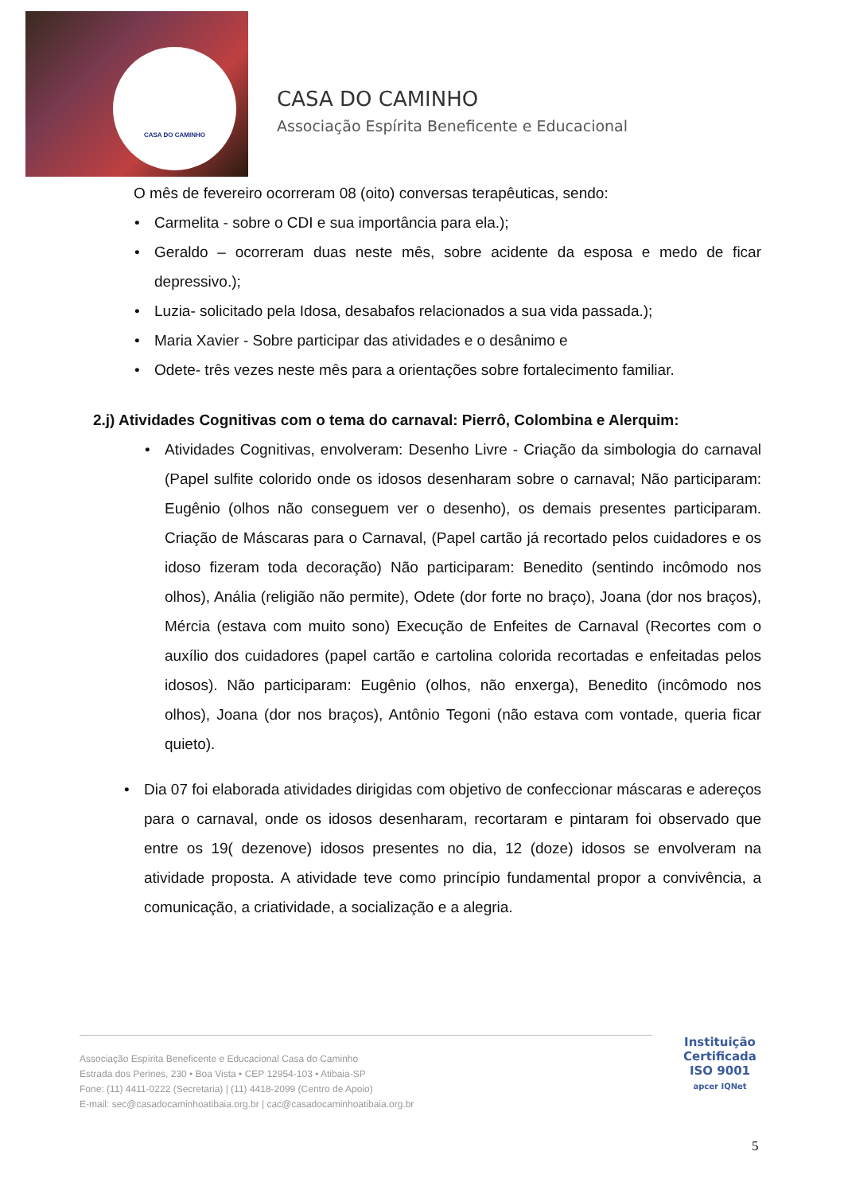CASA DO CAMINHO
CASA DO CAMINHO
Associação Espírita Beneficente e Educacional
O mês de fevereiro ocorreram 08 (oito) conversas terapêuticas, sendo:
• Carmelita - sobre o CDI e sua importância para ela.);
• Geraldo – ocorreram duas neste mês, sobre acidente da esposa e medo de ficar depressivo.);
• Luzia- solicitado pela Idosa, desabafos relacionados a sua vida passada.);
• Maria Xavier - Sobre participar das atividades e o desânimo e
• Odete- três vezes neste mês para a orientações sobre fortalecimento familiar.
2.j) Atividades Cognitivas com o tema do carnaval: Pierrô, Colombina e Alerquim:
• Atividades Cognitivas, envolveram: Desenho Livre - Criação da simbologia do carnaval (Papel sulfite colorido onde os idosos desenharam sobre o carnaval; Não participaram: Eugênio (olhos não conseguem ver o desenho), os demais presentes participaram. Criação de Máscaras para o Carnaval, (Papel cartão já recortado pelos cuidadores e os idoso fizeram toda decoração) Não participaram: Benedito (sentindo incômodo nos olhos), Anália (religião não permite), Odete (dor forte no braço), Joana (dor nos braços), Mércia (estava com muito sono) Execução de Enfeites de Carnaval (Recortes com o auxílio dos cuidadores (papel cartão e cartolina colorida recortadas e enfeitadas pelos idosos). Não participaram: Eugênio (olhos, não enxerga), Benedito (incômodo nos olhos), Joana (dor nos braços), Antônio Tegoni (não estava com vontade, queria ficar quieto).
• Dia 07 foi elaborada atividades dirigidas com objetivo de confeccionar máscaras e adereços para o carnaval, onde os idosos desenharam, recortaram e pintaram foi observado que entre os 19( dezenove) idosos presentes no dia, 12 (doze) idosos se envolveram na atividade proposta. A atividade teve como princípio fundamental propor a convivência, a comunicação, a criatividade, a socialização e a alegria.
Associação Espírita Beneficente e Educacional Casa do Caminho
Estrada dos Perines, 230 • Boa Vista • CEP 12954-103 • Atibaia-SP
Fone: (11) 4411-0222 (Secretaria) | (11) 4418-2099 (Centro de Apoio)
E-mail: sec@casadocaminhoatibaia.org.br | cac@casadocaminhoatibaia.org.br
Instituição
Certificada
ISO 9001
apcer IQNet
5